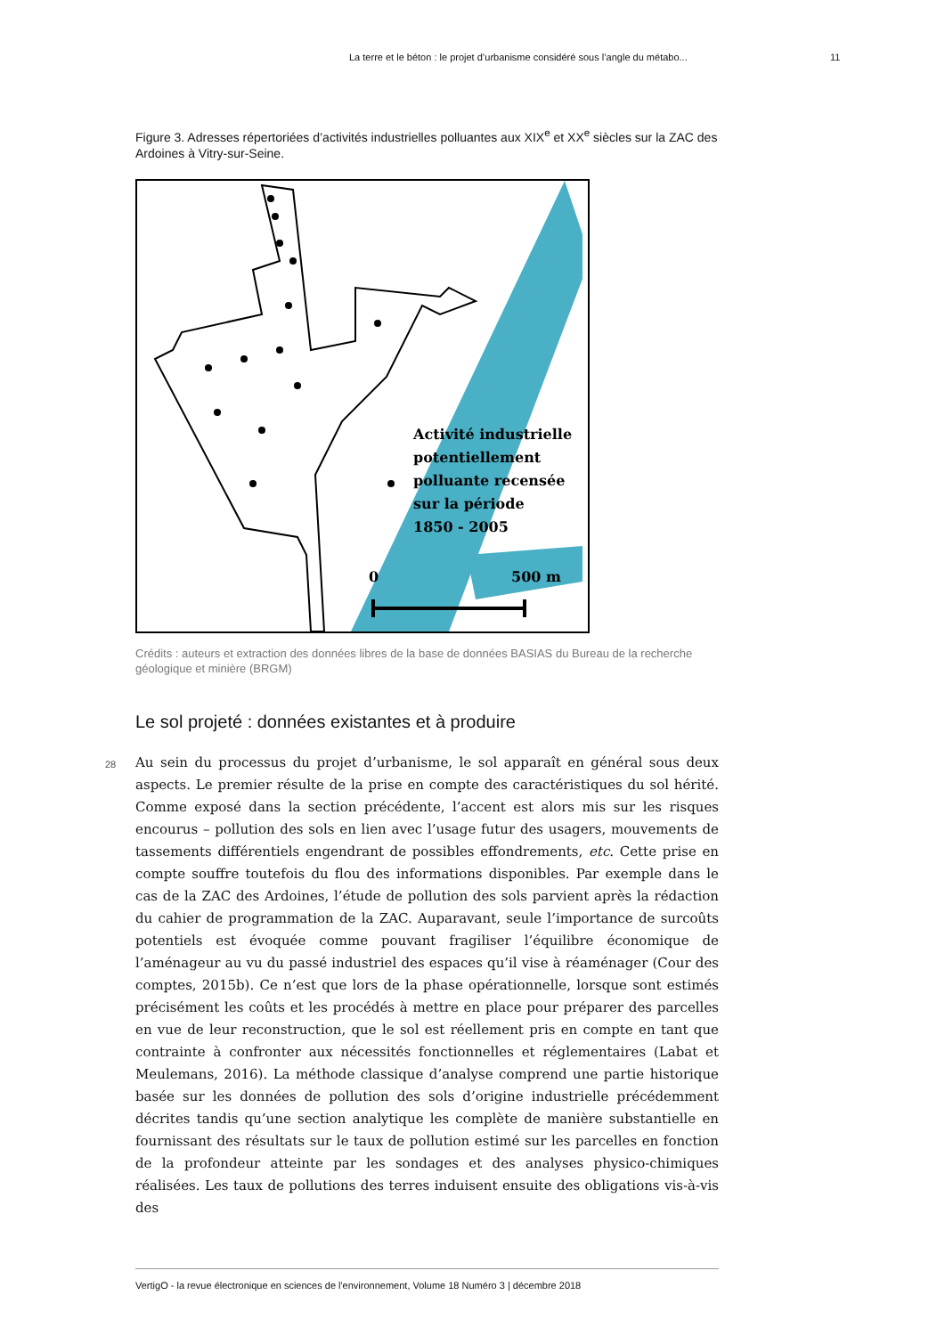La terre et le béton : le projet d’urbanisme considéré sous l’angle du métabo... 11
Figure 3. Adresses répertoriées d’activités industrielles polluantes aux XIX<sup>e</sup> et XX<sup>e</sup> siècles sur la ZAC des Ardoines à Vitry-sur-Seine.
Activité industrielle
potentiellement
polluante recensée
sur la période
1850 - 2005
0
500 m
Crédits : auteurs et extraction des données libres de la base de données BASIAS du Bureau de la recherche géologique et minière (BRGM)
Le sol projeté : données existantes et à produire
28 Au sein du processus du projet d’urbanisme, le sol apparaît en général sous deux aspects. Le premier résulte de la prise en compte des caractéristiques du sol hérité. Comme exposé dans la section précédente, l’accent est alors mis sur les risques encourus – pollution des sols en lien avec l’usage futur des usagers, mouvements de tassements différentiels engendrant de possibles effondrements, etc. Cette prise en compte souffre toutefois du flou des informations disponibles. Par exemple dans le cas de la ZAC des Ardoines, l’étude de pollution des sols parvient après la rédaction du cahier de programmation de la ZAC. Auparavant, seule l’importance de surcoûts potentiels est évoquée comme pouvant fragiliser l’équilibre économique de l’aménageur au vu du passé industriel des espaces qu’il vise à réaménager (Cour des comptes, 2015b). Ce n’est que lors de la phase opérationnelle, lorsque sont estimés précisément les coûts et les procédés à mettre en place pour préparer des parcelles en vue de leur reconstruction, que le sol est réellement pris en compte en tant que contrainte à confronter aux nécessités fonctionnelles et réglementaires (Labat et Meulemans, 2016). La méthode classique d’analyse comprend une partie historique basée sur les données de pollution des sols d’origine industrielle précédemment décrites tandis qu’une section analytique les complète de manière substantielle en fournissant des résultats sur le taux de pollution estimé sur les parcelles en fonction de la profondeur atteinte par les sondages et des analyses physico-chimiques réalisées. Les taux de pollutions des terres induisent ensuite des obligations vis-à-vis des
VertigO - la revue électronique en sciences de l'environnement, Volume 18 Numéro 3 | décembre 2018